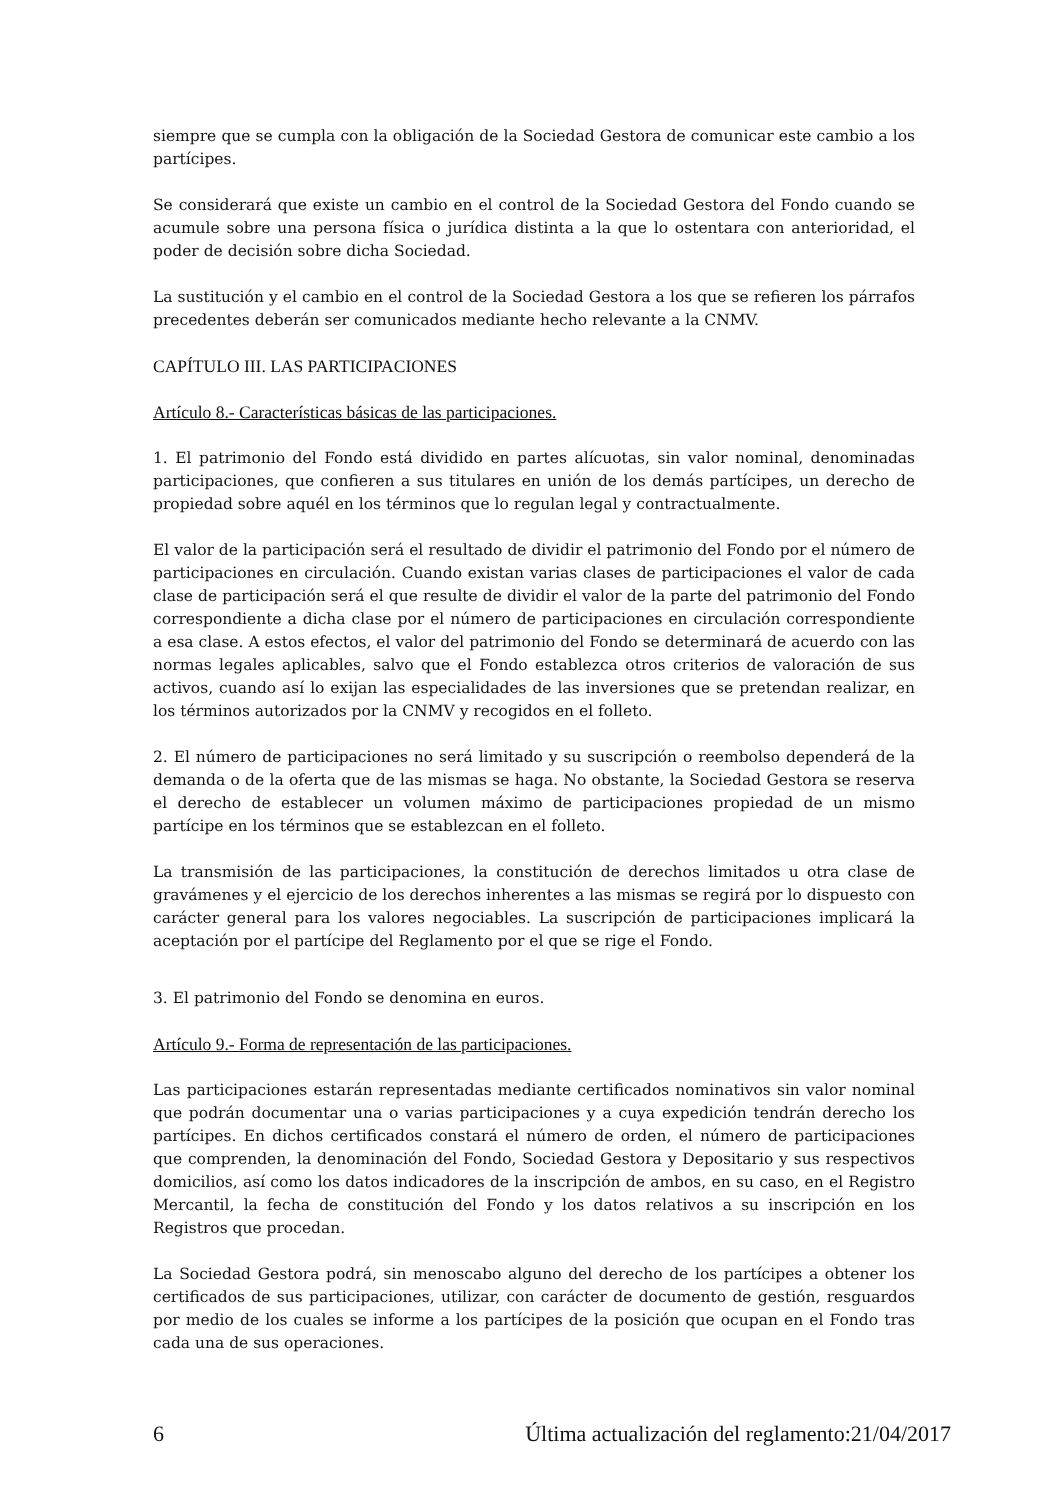siempre que se cumpla con la obligación de la Sociedad Gestora de comunicar este cambio a los partícipes.
Se considerará que existe un cambio en el control de la Sociedad Gestora del Fondo cuando se acumule sobre una persona física o jurídica distinta a la que lo ostentara con anterioridad, el poder de decisión sobre dicha Sociedad.
La sustitución y el cambio en el control de la Sociedad Gestora a los que se refieren los párrafos precedentes deberán ser comunicados mediante hecho relevante a la CNMV.
CAPÍTULO III. LAS PARTICIPACIONES
Artículo 8.- Características básicas de las participaciones.
1. El patrimonio del Fondo está dividido en partes alícuotas, sin valor nominal, denominadas participaciones, que confieren a sus titulares en unión de los demás partícipes, un derecho de propiedad sobre aquél en los términos que lo regulan legal y contractualmente.
El valor de la participación será el resultado de dividir el patrimonio del Fondo por el número de participaciones en circulación. Cuando existan varias clases de participaciones el valor de cada clase de participación será el que resulte de dividir el valor de la parte del patrimonio del Fondo correspondiente a dicha clase por el número de participaciones en circulación correspondiente a esa clase. A estos efectos, el valor del patrimonio del Fondo se determinará de acuerdo con las normas legales aplicables, salvo que el Fondo establezca otros criterios de valoración de sus activos, cuando así lo exijan las especialidades de las inversiones que se pretendan realizar, en los términos autorizados por la CNMV y recogidos en el folleto.
2. El número de participaciones no será limitado y su suscripción o reembolso dependerá de la demanda o de la oferta que de las mismas se haga. No obstante, la Sociedad Gestora se reserva el derecho de establecer un volumen máximo de participaciones propiedad de un mismo partícipe en los términos que se establezcan en el folleto.
La transmisión de las participaciones, la constitución de derechos limitados u otra clase de gravámenes y el ejercicio de los derechos inherentes a las mismas se regirá por lo dispuesto con carácter general para los valores negociables. La suscripción de participaciones implicará la aceptación por el partícipe del Reglamento por el que se rige el Fondo.
3. El patrimonio del Fondo se denomina en euros.
Artículo 9.- Forma de representación de las participaciones.
Las participaciones estarán representadas mediante certificados nominativos sin valor nominal que podrán documentar una o varias participaciones y a cuya expedición tendrán derecho los partícipes. En dichos certificados constará el número de orden, el número de participaciones que comprenden, la denominación del Fondo, Sociedad Gestora y Depositario y sus respectivos domicilios, así como los datos indicadores de la inscripción de ambos, en su caso, en el Registro Mercantil, la fecha de constitución del Fondo y los datos relativos a su inscripción en los Registros que procedan.
La Sociedad Gestora podrá, sin menoscabo alguno del derecho de los partícipes a obtener los certificados de sus participaciones, utilizar, con carácter de documento de gestión, resguardos por medio de los cuales se informe a los partícipes de la posición que ocupan en el Fondo tras cada una de sus operaciones.
6 Última actualización del reglamento:21/04/2017